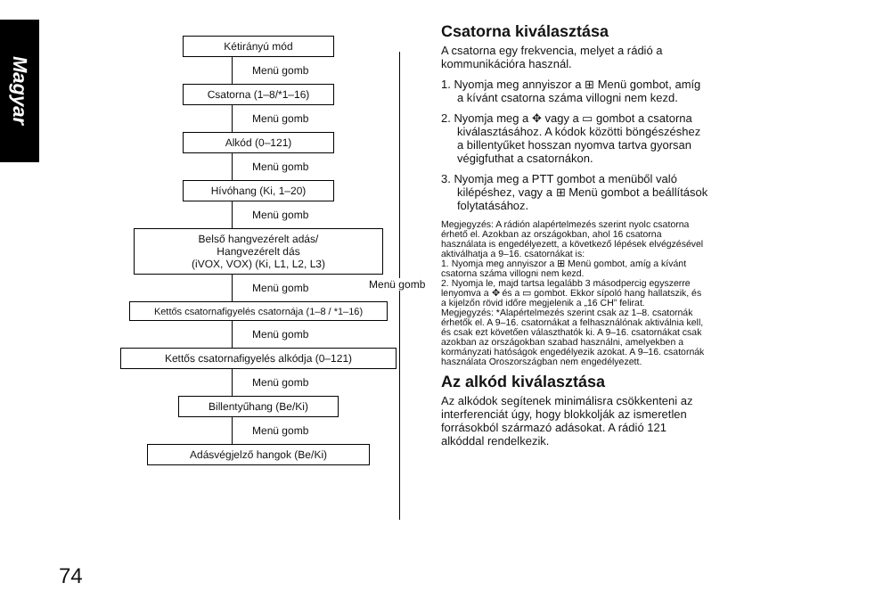Magyar
Kétirányú mód
Menü gomb
Csatorna (1–8/*1–16)
Menü gomb
Alkód (0–121)
Menü gomb
Hívóhang (Ki, 1–20)
Menü gomb
Belső hangvezérelt adás/
Hangvezérelt dás
(iVOX, VOX) (Ki, L1, L2, L3)
Menü gomb
Kettős csatornafigyelés csatornája (1–8 / *1–16)
Menü gomb
Kettős csatornafigyelés alkódja (0–121)
Menü gomb
Billentyűhang (Be/Ki)
Menü gomb
Adásvégjelző hangok (Be/Ki)
Menü gomb
Csatorna kiválasztása
A csatorna egy frekvencia, melyet a rádió a kommunikációra használ.
1. Nyomja meg annyiszor a ⊞ Menü gombot, amíg a kívánt csatorna száma villogni nem kezd.
2. Nyomja meg a ✥ vagy a ▭ gombot a csatorna kiválasztásához. A kódok közötti böngészéshez a billentyűket hosszan nyomva tartva gyorsan végigfuthat a csatornákon.
3. Nyomja meg a PTT gombot a menüből való kilépéshez, vagy a ⊞ Menü gombot a beállítások folytatásához.
Megjegyzés: A rádión alapértelmezés szerint nyolc csatorna érhető el. Azokban az országokban, ahol 16 csatorna használata is engedélyezett, a következő lépések elvégzésével aktiválhatja a 9–16. csatornákat is:
1. Nyomja meg annyiszor a ⊞ Menü gombot, amíg a kívánt csatorna száma villogni nem kezd.
2. Nyomja le, majd tartsa legalább 3 másodpercig egyszerre lenyomva a ✥ és a ▭ gombot. Ekkor sípoló hang hallatszik, és a kijelzőn rövid időre megjelenik a „16 CH” felirat.
Megjegyzés: *Alapértelmezés szerint csak az 1–8. csatornák érhetők el. A 9–16. csatornákat a felhasználónak aktiválnia kell, és csak ezt követően választhatók ki. A 9–16. csatornákat csak azokban az országokban szabad használni, amelyekben a kormányzati hatóságok engedélyezik azokat. A 9–16. csatornák használata Oroszországban nem engedélyezett.
Az alkód kiválasztása
Az alkódok segítenek minimálisra csökkenteni az interferenciát úgy, hogy blokkolják az ismeretlen forrásokból származó adásokat. A rádió 121 alkóddal rendelkezik.
74